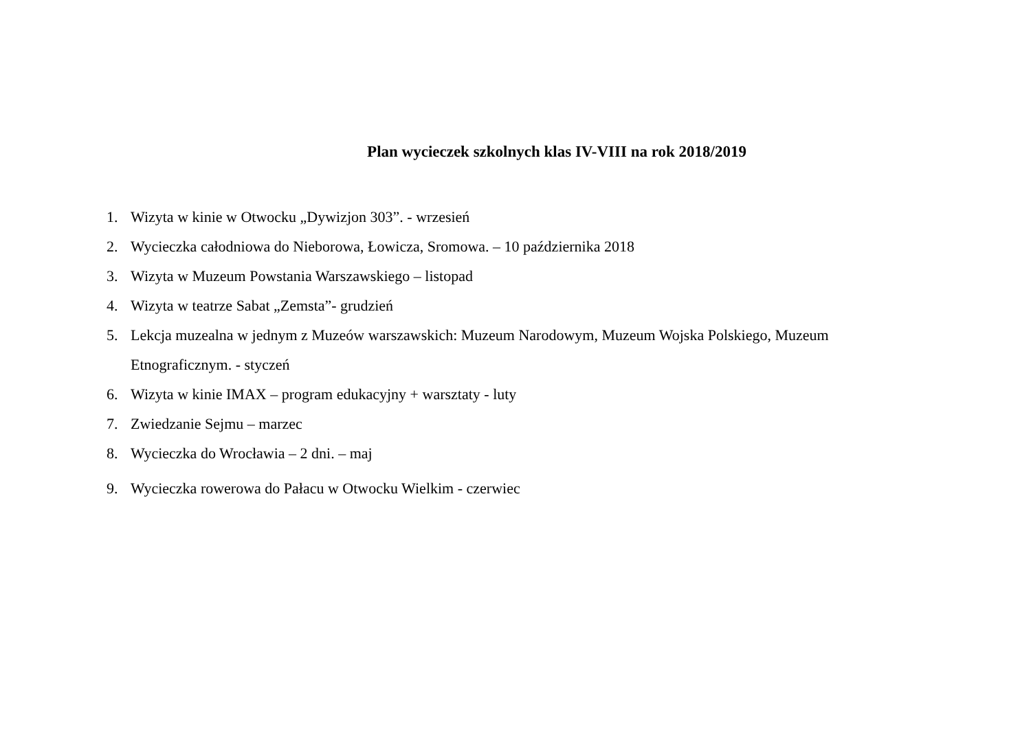Plan wycieczek szkolnych klas IV-VIII na rok 2018/2019
1. Wizyta w kinie w Otwocku „Dywizjon 303”. - wrzesień
2. Wycieczka całodniowa do Nieborowa, Łowicza, Sromowa. – 10 października 2018
3. Wizyta w Muzeum Powstania Warszawskiego – listopad
4. Wizyta w teatrze Sabat „Zemsta”- grudzień
5. Lekcja muzealna w jednym z Muzeów warszawskich: Muzeum Narodowym, Muzeum Wojska Polskiego, Muzeum Etnograficznym. - styczeń
6. Wizyta w kinie IMAX – program edukacyjny + warsztaty - luty
7. Zwiedzanie Sejmu – marzec
8. Wycieczka do Wrocławia – 2 dni. – maj
9. Wycieczka rowerowa do Pałacu w Otwocku Wielkim - czerwiec